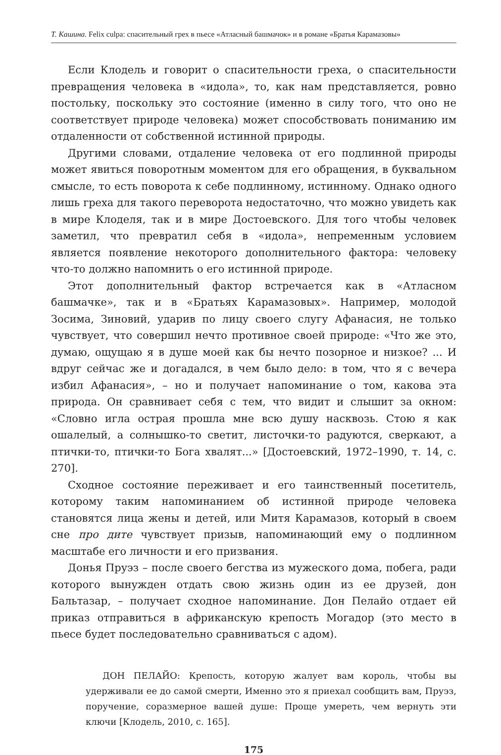Т. Кашина. Felix culpa: спасительный грех в пьесе «Атласный башмачок» и в романе «Братья Карамазовы»
Если Клодель и говорит о спасительности греха, о спасительности превращения человека в «идола», то, как нам представляется, ровно постольку, поскольку это состояние (именно в силу того, что оно не соответствует природе человека) может способствовать пониманию им отдаленности от собственной истинной природы.
Другими словами, отдаление человека от его подлинной природы может явиться поворотным моментом для его обращения, в буквальном смысле, то есть поворота к себе подлинному, истинному. Однако одного лишь греха для такого переворота недостаточно, что можно увидеть как в мире Клоделя, так и в мире Достоевского. Для того чтобы человек заметил, что превратил себя в «идола», непременным условием является появление некоторого дополнительного фактора: человеку что-то должно напомнить о его истинной природе.
Этот дополнительный фактор встречается как в «Атласном башмачке», так и в «Братьях Карамазовых». Например, молодой Зосима, Зиновий, ударив по лицу своего слугу Афанасия, не только чувствует, что совершил нечто противное своей природе: «Что же это, думаю, ощущаю я в душе моей как бы нечто позорное и низкое? ... И вдруг сейчас же и догадался, в чем было дело: в том, что я с вечера избил Афанасия», – но и получает напоминание о том, какова эта природа. Он сравнивает себя с тем, что видит и слышит за окном: «Словно игла острая прошла мне всю душу насквозь. Стою я как ошалелый, а солнышко-то светит, листочки-то радуются, сверкают, а птички-то, птички-то Бога хвалят...» [Достоевский, 1972–1990, т. 14, с. 270].
Сходное состояние переживает и его таинственный посетитель, которому таким напоминанием об истинной природе человека становятся лица жены и детей, или Митя Карамазов, который в своем сне про дите чувствует призыв, напоминающий ему о подлинном масштабе его личности и его призвания.
Донья Пруэз – после своего бегства из мужеского дома, побега, ради которого вынужден отдать свою жизнь один из ее друзей, дон Бальтазар, – получает сходное напоминание. Дон Пелайо отдает ей приказ отправиться в африканскую крепость Могадор (это место в пьесе будет последовательно сравниваться с адом).
ДОН ПЕЛАЙО: Крепость, которую жалует вам король, чтобы вы удерживали ее до самой смерти, Именно это я приехал сообщить вам, Пруэз, поручение, соразмерное вашей душе: Проще умереть, чем вернуть эти ключи [Клодель, 2010, с. 165].
175